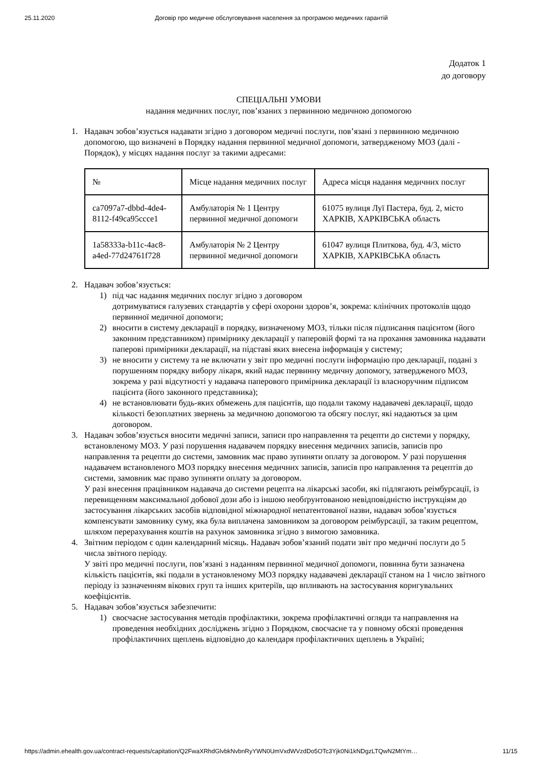25.11.2020 Договір про медичне обслуговування населення за програмою медичних гарантій
Додаток 1
до договору
СПЕЦІАЛЬНІ УМОВИ
надання медичних послуг, пов’язаних з первинною медичною допомогою
1. Надавач зобов’язується надавати згідно з договором медичні послуги, пов’язані з первинною медичною допомогою, що визначені в Порядку надання первинної медичної допомоги, затвердженому МОЗ (далі - Порядок), у місцях надання послуг за такими адресами:
| № | Місце надання медичних послуг | Адреса місця надання медичних послуг |
| ca7097a7-dbbd-4de4-8112-f49ca95ccce1 | Амбулаторія № 1 Центру первинної медичної допомоги | 61075 вулиця Луї Пастера, буд. 2, місто ХАРКІВ, ХАРКІВСЬКА область |
| 1a58333a-b11c-4ac8-a4ed-77d24761f728 | Амбулаторія № 2 Центру первинної медичної допомоги | 61047 вулиця Плиткова, буд. 4/3, місто ХАРКІВ, ХАРКІВСЬКА область |
2. Надавач зобов’язується:
1) під час надання медичних послуг згідно з договором
дотримуватися галузевих стандартів у сфері охорони здоров’я, зокрема: клінічних протоколів щодо первинної медичної допомоги;
2) вносити в систему декларації в порядку, визначеному МОЗ, тільки після підписання пацієнтом (його законним представником) примірнику декларації у паперовій формі та на прохання замовника надавати паперові примірники декларації, на підставі яких внесена інформація у систему;
3) не вносити у систему та не включати у звіт про медичні послуги інформацію про декларації, подані з порушенням порядку вибору лікаря, який надає первинну медичну допомогу, затвердженого МОЗ, зокрема у разі відсутності у надавача паперового примірника декларації із власноручним підписом пацієнта (його законного представника);
4) не встановлювати будь-яких обмежень для пацієнтів, що подали такому надавачеві декларації, щодо кількості безоплатних звернень за медичною допомогою та обсягу послуг, які надаються за цим договором.
3. Надавач зобов’язується вносити медичні записи, записи про направлення та рецепти до системи у порядку, встановленому МОЗ. У разі порушення надавачем порядку внесення медичних записів, записів про направлення та рецепти до системи, замовник має право зупиняти оплату за договором. У разі порушення надавачем встановленого МОЗ порядку внесення медичних записів, записів про направлення та рецептів до системи, замовник має право зупиняти оплату за договором.
У разі внесення працівником надавача до системи рецепта на лікарські засоби, які підлягають реімбурсації, із перевищенням максимальної добової дози або із іншою необґрунтованою невідповідністю інструкціям до застосування лікарських засобів відповідної міжнародної непатентованої назви, надавач зобов’язується компенсувати замовнику суму, яка була виплачена замовником за договором реімбурсації, за таким рецептом, шляхом перерахування коштів на рахунок замовника згідно з вимогою замовника.
4. Звітним періодом є один календарний місяць. Надавач зобов’язаний подати звіт про медичні послуги до 5 числа звітного періоду.
У звіті про медичні послуги, пов’язані з наданням первинної медичної допомоги, повинна бути зазначена кількість пацієнтів, які подали в установленому МОЗ порядку надавачеві декларації станом на 1 число звітного періоду із зазначенням вікових груп та інших критеріїв, що впливають на застосування коригувальних коефіцієнтів.
5. Надавач зобов’язується забезпечити:
1) своєчасне застосування методів профілактики, зокрема профілактичні огляди та направлення на проведення необхідних досліджень згідно з Порядком, своєчасне та у повному обсязі проведення профілактичних щеплень відповідно до календаря профілактичних щеплень в Україні;
https://admin.ehealth.gov.ua/contract-requests/capitation/Q2FwaXRhdGlvbkNvbnRyYWN0UmVxdWVzdDo5OTc3Yjk0Ni1kNDgzLTQwN2MtYm… 11/15